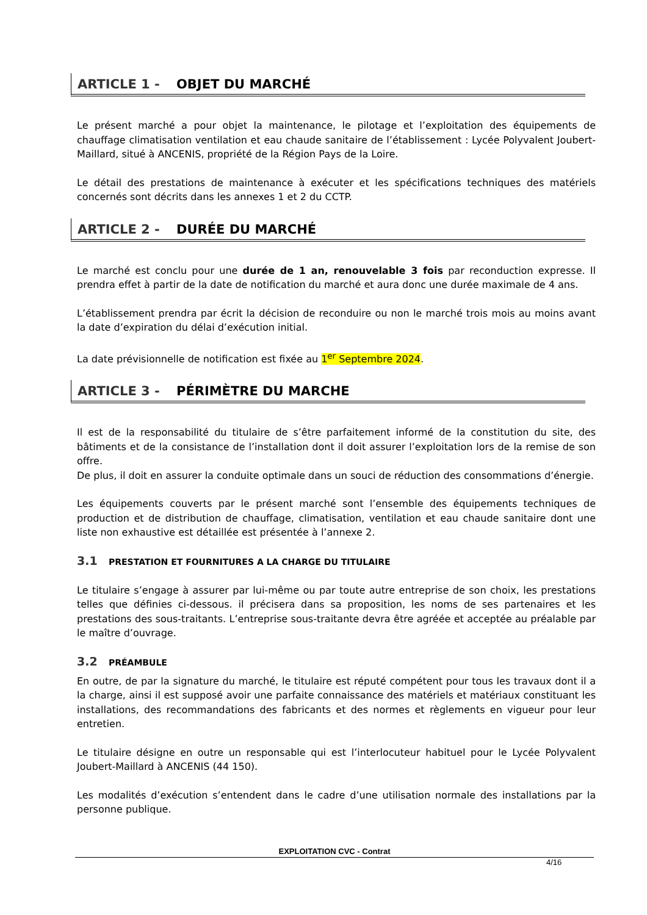ARTICLE 1 - OBJET DU MARCHÉ
Le présent marché a pour objet la maintenance, le pilotage et l’exploitation des équipements de chauffage climatisation ventilation et eau chaude sanitaire de l’établissement : Lycée Polyvalent Joubert-Maillard, situé à ANCENIS, propriété de la Région Pays de la Loire.
Le détail des prestations de maintenance à exécuter et les spécifications techniques des matériels concernés sont décrits dans les annexes 1 et 2 du CCTP.
ARTICLE 2 - DURÉE DU MARCHÉ
Le marché est conclu pour une durée de 1 an, renouvelable 3 fois par reconduction expresse. Il prendra effet à partir de la date de notification du marché et aura donc une durée maximale de 4 ans.
L’établissement prendra par écrit la décision de reconduire ou non le marché trois mois au moins avant la date d’expiration du délai d’exécution initial.
La date prévisionnelle de notification est fixée au 1<sup>er</sup> Septembre 2024.
ARTICLE 3 - PÉRIMÈTRE DU MARCHE
Il est de la responsabilité du titulaire de s’être parfaitement informé de la constitution du site, des bâtiments et de la consistance de l’installation dont il doit assurer l’exploitation lors de la remise de son offre.
De plus, il doit en assurer la conduite optimale dans un souci de réduction des consommations d’énergie.
Les équipements couverts par le présent marché sont l’ensemble des équipements techniques de production et de distribution de chauffage, climatisation, ventilation et eau chaude sanitaire dont une liste non exhaustive est détaillée est présentée à l’annexe 2.
3.1 PRESTATION ET FOURNITURES A LA CHARGE DU TITULAIRE
Le titulaire s’engage à assurer par lui-même ou par toute autre entreprise de son choix, les prestations telles que définies ci-dessous. il précisera dans sa proposition, les noms de ses partenaires et les prestations des sous-traitants. L’entreprise sous-traitante devra être agréée et acceptée au préalable par le maître d’ouvrage.
3.2 PRÉAMBULE
En outre, de par la signature du marché, le titulaire est réputé compétent pour tous les travaux dont il a la charge, ainsi il est supposé avoir une parfaite connaissance des matériels et matériaux constituant les installations, des recommandations des fabricants et des normes et règlements en vigueur pour leur entretien.
Le titulaire désigne en outre un responsable qui est l’interlocuteur habituel pour le Lycée Polyvalent Joubert-Maillard à ANCENIS (44 150).
Les modalités d’exécution s’entendent dans le cadre d’une utilisation normale des installations par la personne publique.
EXPLOITATION CVC - Contrat
4/16